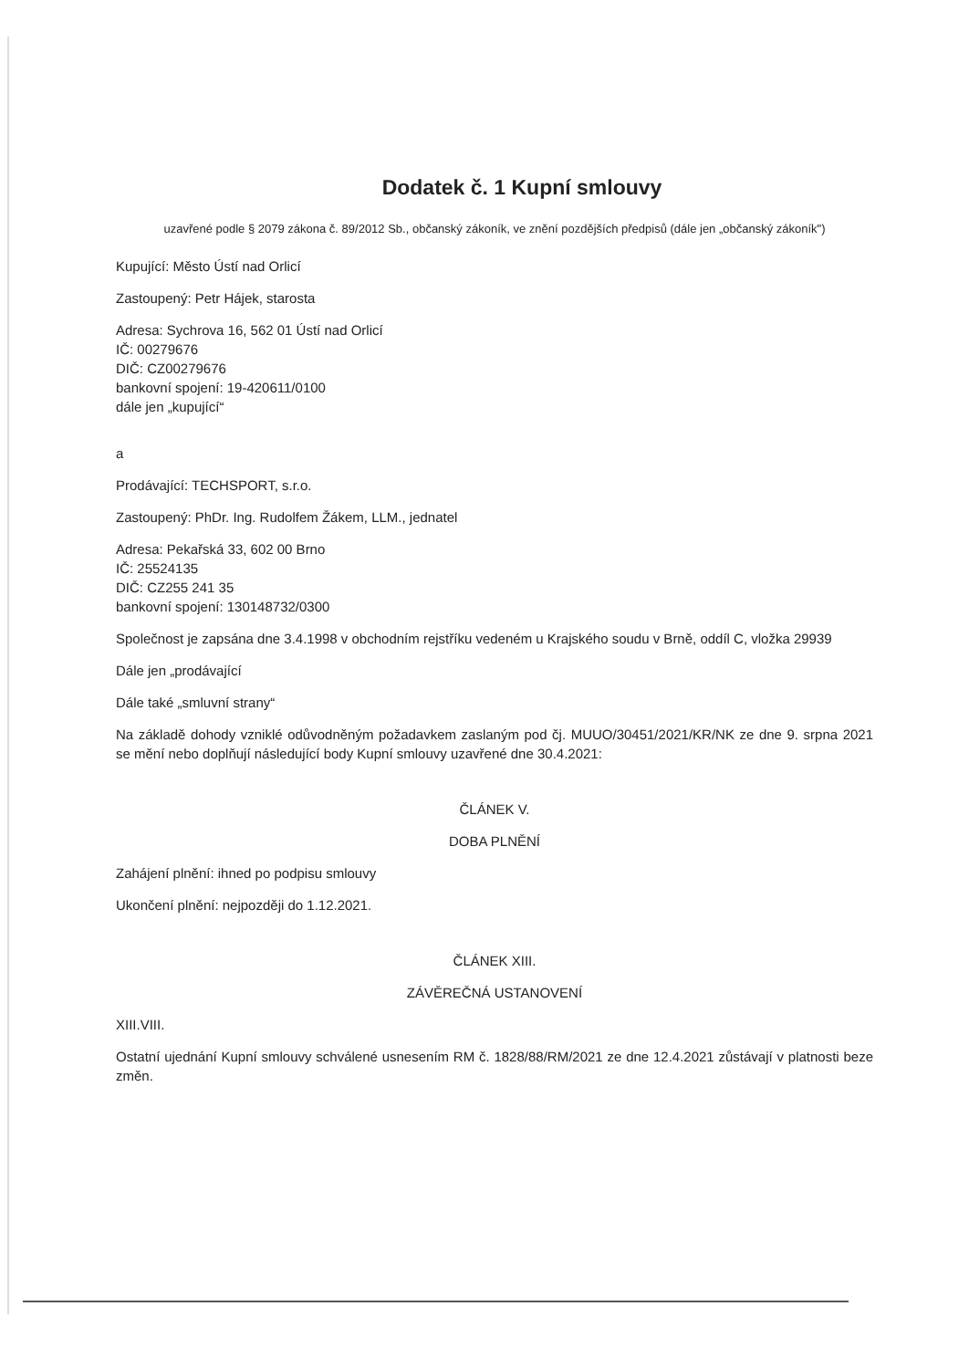Dodatek č. 1 Kupní smlouvy
uzavřené podle § 2079 zákona č. 89/2012 Sb., občanský zákoník, ve znění pozdějších předpisů (dále jen „občanský zákoník")
Kupující: Město Ústí nad Orlicí
Zastoupený: Petr Hájek, starosta
Adresa: Sychrova 16, 562 01 Ústí nad Orlicí
IČ: 00279676
DIČ: CZ00279676
bankovní spojení: 19-420611/0100
dále jen „kupující“
a
Prodávající: TECHSPORT, s.r.o.
Zastoupený: PhDr. Ing. Rudolfem Žákem, LLM., jednatel
Adresa: Pekařská 33, 602 00 Brno
IČ: 25524135
DIČ: CZ255 241 35
bankovní spojení: 130148732/0300
Společnost je zapsána dne 3.4.1998 v obchodním rejstříku vedeném u Krajského soudu v Brně, oddíl C, vložka 29939
Dále jen „prodávající
Dále také „smluvní strany“
Na základě dohody vzniklé odůvodněným požadavkem zaslaným pod čj. MUUO/30451/2021/KR/NK ze dne 9. srpna 2021 se mění nebo doplňují následující body Kupní smlouvy uzavřené dne 30.4.2021:
ČLÁNEK V.
DOBA PLNĚNÍ
Zahájení plnění: ihned po podpisu smlouvy
Ukončení plnění: nejpozději do 1.12.2021.
ČLÁNEK XIII.
ZÁVĚREČNÁ USTANOVENÍ
XIII.VIII.
Ostatní ujednání Kupní smlouvy schválené usnesením RM č. 1828/88/RM/2021 ze dne 12.4.2021 zůstávají v platnosti beze změn.